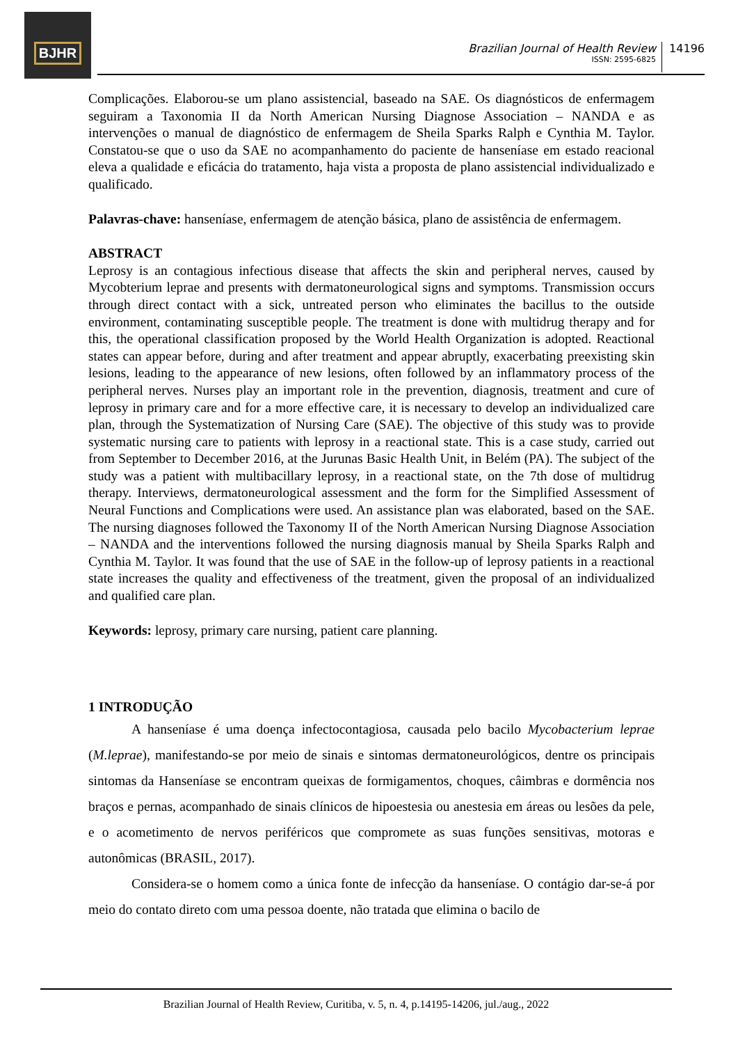BJHR
Brazilian Journal of Health Review
ISSN: 2595-6825
14196
Complicações. Elaborou-se um plano assistencial, baseado na SAE. Os diagnósticos de enfermagem seguiram a Taxonomia II da North American Nursing Diagnose Association – NANDA e as intervenções o manual de diagnóstico de enfermagem de Sheila Sparks Ralph e Cynthia M. Taylor. Constatou-se que o uso da SAE no acompanhamento do paciente de hanseníase em estado reacional eleva a qualidade e eficácia do tratamento, haja vista a proposta de plano assistencial individualizado e qualificado.
Palavras-chave: hanseníase, enfermagem de atenção básica, plano de assistência de enfermagem.
ABSTRACT
Leprosy is an contagious infectious disease that affects the skin and peripheral nerves, caused by Mycobterium leprae and presents with dermatoneurological signs and symptoms. Transmission occurs through direct contact with a sick, untreated person who eliminates the bacillus to the outside environment, contaminating susceptible people. The treatment is done with multidrug therapy and for this, the operational classification proposed by the World Health Organization is adopted. Reactional states can appear before, during and after treatment and appear abruptly, exacerbating preexisting skin lesions, leading to the appearance of new lesions, often followed by an inflammatory process of the peripheral nerves. Nurses play an important role in the prevention, diagnosis, treatment and cure of leprosy in primary care and for a more effective care, it is necessary to develop an individualized care plan, through the Systematization of Nursing Care (SAE). The objective of this study was to provide systematic nursing care to patients with leprosy in a reactional state. This is a case study, carried out from September to December 2016, at the Jurunas Basic Health Unit, in Belém (PA). The subject of the study was a patient with multibacillary leprosy, in a reactional state, on the 7th dose of multidrug therapy. Interviews, dermatoneurological assessment and the form for the Simplified Assessment of Neural Functions and Complications were used. An assistance plan was elaborated, based on the SAE. The nursing diagnoses followed the Taxonomy II of the North American Nursing Diagnose Association – NANDA and the interventions followed the nursing diagnosis manual by Sheila Sparks Ralph and Cynthia M. Taylor. It was found that the use of SAE in the follow-up of leprosy patients in a reactional state increases the quality and effectiveness of the treatment, given the proposal of an individualized and qualified care plan.
Keywords: leprosy, primary care nursing, patient care planning.
1 INTRODUÇÃO
A hanseníase é uma doença infectocontagiosa, causada pelo bacilo Mycobacterium leprae (M.leprae), manifestando-se por meio de sinais e sintomas dermatoneurológicos, dentre os principais sintomas da Hanseníase se encontram queixas de formigamentos, choques, câimbras e dormência nos braços e pernas, acompanhado de sinais clínicos de hipoestesia ou anestesia em áreas ou lesões da pele, e o acometimento de nervos periféricos que compromete as suas funções sensitivas, motoras e autonômicas (BRASIL, 2017).
Considera-se o homem como a única fonte de infecção da hanseníase. O contágio dar-se-á por meio do contato direto com uma pessoa doente, não tratada que elimina o bacilo de
Brazilian Journal of Health Review, Curitiba, v. 5, n. 4, p.14195-14206, jul./aug., 2022